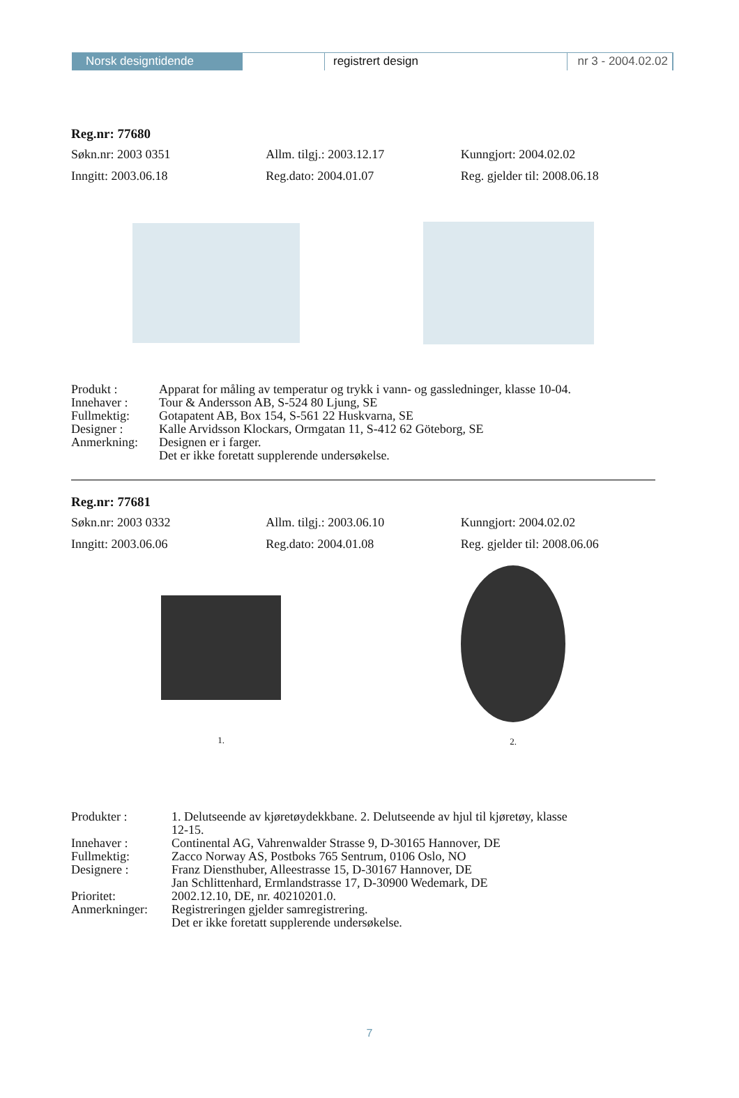Norsk designtidende registrert design nr 3 - 2004.02.02
Reg.nr: 77680
Søkn.nr: 2003 0351 Allm. tilgj.: 2003.12.17 Kunngjort: 2004.02.02
Inngitt: 2003.06.18 Reg.dato: 2004.01.07 Reg. gjelder til: 2008.06.18
| Produkt : | Apparat for måling av temperatur og trykk i vann- og gassledninger, klasse 10-04. |
| Innehaver : | Tour & Andersson AB, S-524 80 Ljung, SE |
| Fullmektig: | Gotapatent AB, Box 154, S-561 22 Huskvarna, SE |
| Designer : | Kalle Arvidsson Klockars, Ormgatan 11, S-412 62 Göteborg, SE |
| Anmerkning: | Designen er i farger. Det er ikke foretatt supplerende undersøkelse. |
Reg.nr: 77681
Søkn.nr: 2003 0332 Allm. tilgj.: 2003.06.10 Kunngjort: 2004.02.02
Inngitt: 2003.06.06 Reg.dato: 2004.01.08 Reg. gjelder til: 2008.06.06
1. 2.
| Produkter : | 1. Delutseende av kjøretøydekkbane. 2. Delutseende av hjul til kjøretøy, klasse 12-15. |
| Innehaver : | Continental AG, Vahrenwalder Strasse 9, D-30165 Hannover, DE |
| Fullmektig: | Zacco Norway AS, Postboks 765 Sentrum, 0106 Oslo, NO |
| Designere : | Franz Diensthuber, Alleestrasse 15, D-30167 Hannover, DE Jan Schlittenhard, Ermlandstrasse 17, D-30900 Wedemark, DE |
| Prioritet: | 2002.12.10, DE, nr. 40210201.0. |
| Anmerkninger: | Registreringen gjelder samregistrering. Det er ikke foretatt supplerende undersøkelse. |
7